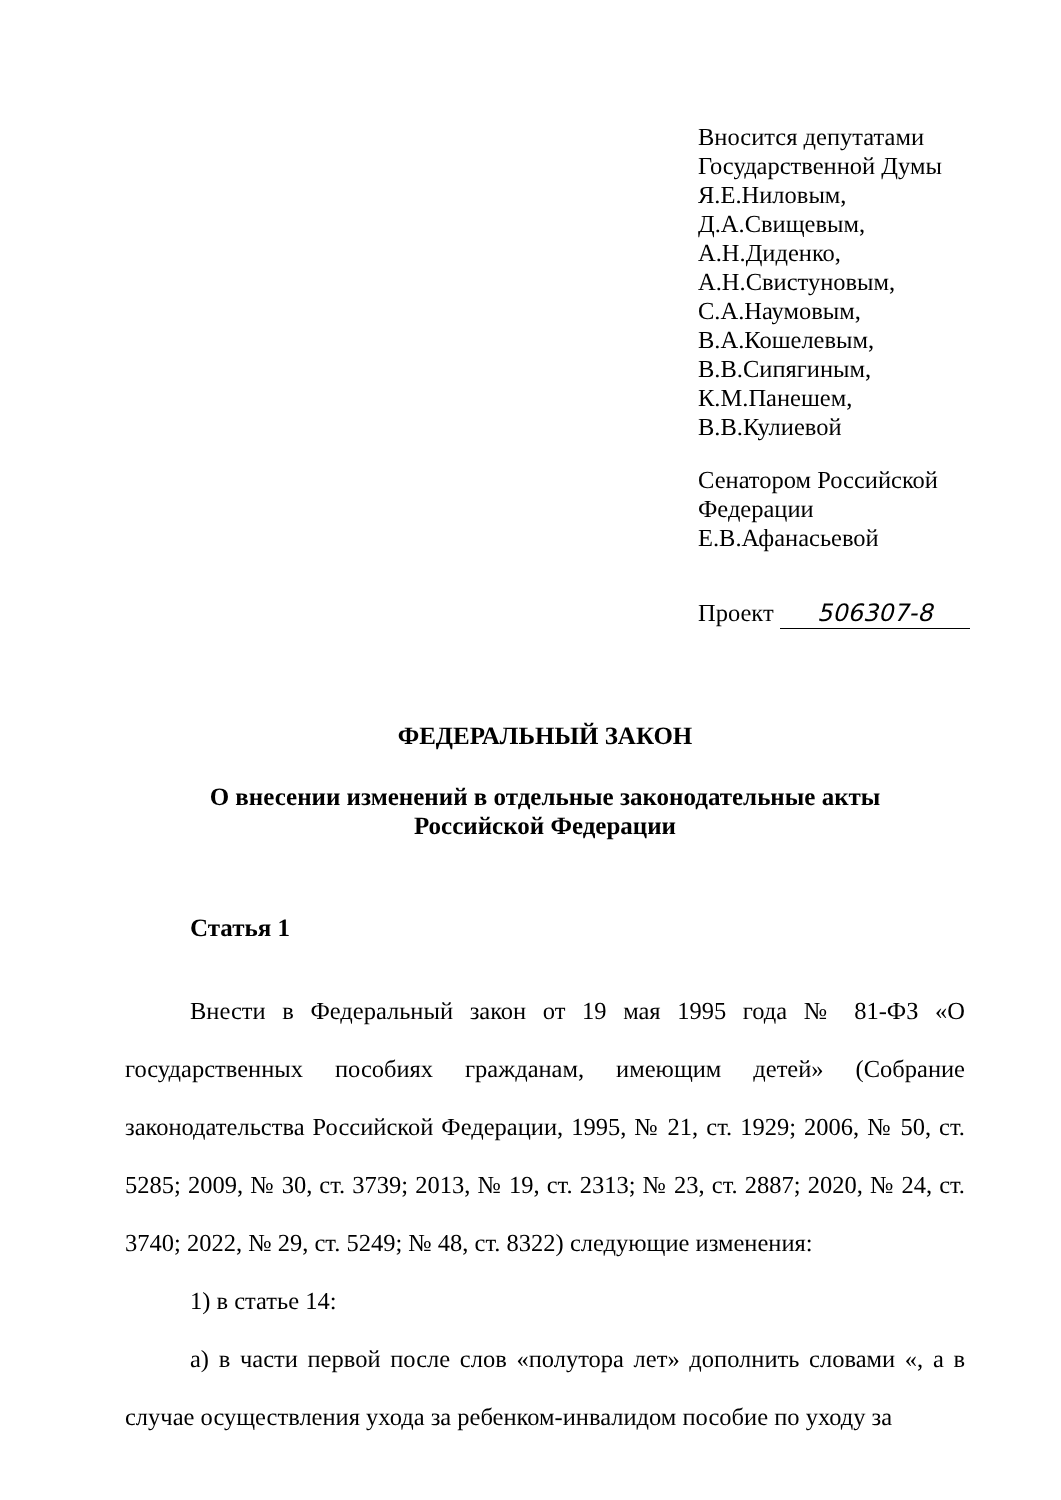Вносится депутатами
Государственной Думы
Я.Е.Ниловым,
Д.А.Свищевым,
А.Н.Диденко,
А.Н.Свистуновым,
С.А.Наумовым,
В.А.Кошелевым,
В.В.Сипягиным,
К.М.Панешем,
В.В.Кулиевой
Сенатором Российской
Федерации
Е.В.Афанасьевой
Проект 506307-8
ФЕДЕРАЛЬНЫЙ ЗАКОН
О внесении изменений в отдельные законодательные акты
Российской Федерации
Статья 1
Внести в Федеральный закон от 19 мая 1995 года № 81-ФЗ «О государственных пособиях гражданам, имеющим детей» (Собрание законодательства Российской Федерации, 1995, № 21, ст. 1929; 2006, № 50, ст. 5285; 2009, № 30, ст. 3739; 2013, № 19, ст. 2313; № 23, ст. 2887; 2020, № 24, ст. 3740; 2022, № 29, ст. 5249; № 48, ст. 8322) следующие изменения:
1) в статье 14:
а) в части первой после слов «полутора лет» дополнить словами «, а в случае осуществления ухода за ребенком-инвалидом пособие по уходу за